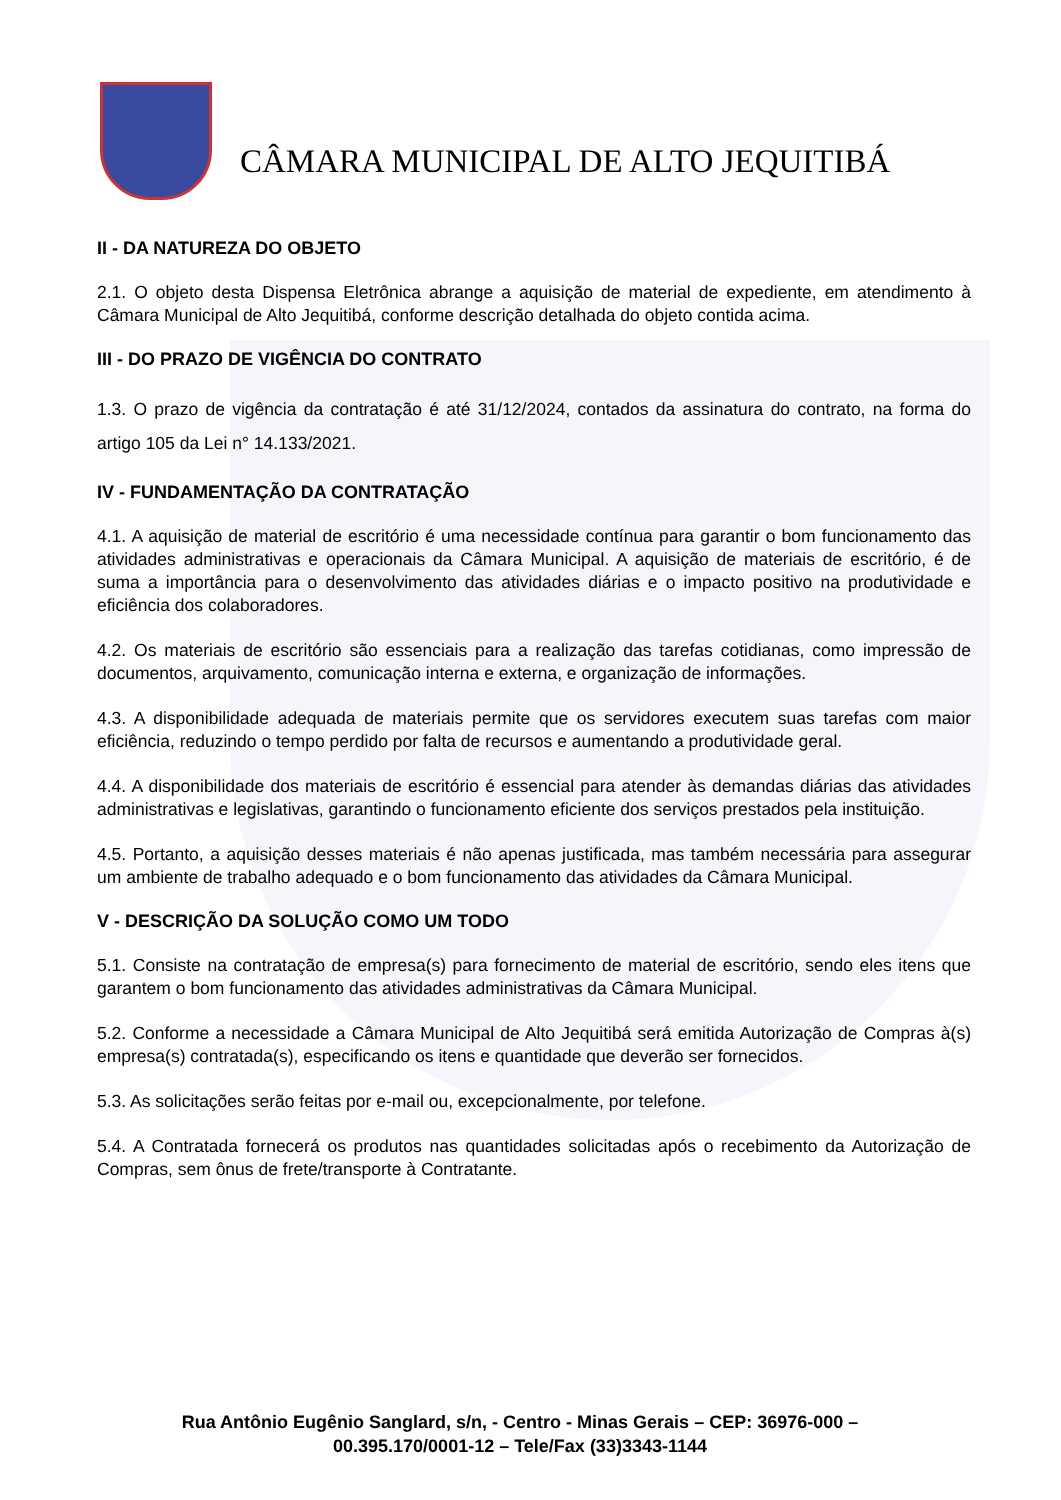CÂMARA MUNICIPAL DE ALTO JEQUITIBÁ
II - DA NATUREZA DO OBJETO
2.1. O objeto desta Dispensa Eletrônica abrange a aquisição de material de expediente, em atendimento à Câmara Municipal de Alto Jequitibá, conforme descrição detalhada do objeto contida acima.
III - DO PRAZO DE VIGÊNCIA DO CONTRATO
1.3. O prazo de vigência da contratação é até 31/12/2024, contados da assinatura do contrato, na forma do artigo 105 da Lei n° 14.133/2021.
IV - FUNDAMENTAÇÃO DA CONTRATAÇÃO
4.1. A aquisição de material de escritório é uma necessidade contínua para garantir o bom funcionamento das atividades administrativas e operacionais da Câmara Municipal. A aquisição de materiais de escritório, é de suma a importância para o desenvolvimento das atividades diárias e o impacto positivo na produtividade e eficiência dos colaboradores.
4.2. Os materiais de escritório são essenciais para a realização das tarefas cotidianas, como impressão de documentos, arquivamento, comunicação interna e externa, e organização de informações.
4.3. A disponibilidade adequada de materiais permite que os servidores executem suas tarefas com maior eficiência, reduzindo o tempo perdido por falta de recursos e aumentando a produtividade geral.
4.4. A disponibilidade dos materiais de escritório é essencial para atender às demandas diárias das atividades administrativas e legislativas, garantindo o funcionamento eficiente dos serviços prestados pela instituição.
4.5. Portanto, a aquisição desses materiais é não apenas justificada, mas também necessária para assegurar um ambiente de trabalho adequado e o bom funcionamento das atividades da Câmara Municipal.
V - DESCRIÇÃO DA SOLUÇÃO COMO UM TODO
5.1. Consiste na contratação de empresa(s) para fornecimento de material de escritório, sendo eles itens que garantem o bom funcionamento das atividades administrativas da Câmara Municipal.
5.2. Conforme a necessidade a Câmara Municipal de Alto Jequitibá será emitida Autorização de Compras à(s) empresa(s) contratada(s), especificando os itens e quantidade que deverão ser fornecidos.
5.3. As solicitações serão feitas por e-mail ou, excepcionalmente, por telefone.
5.4. A Contratada fornecerá os produtos nas quantidades solicitadas após o recebimento da Autorização de Compras, sem ônus de frete/transporte à Contratante.
Rua Antônio Eugênio Sanglard, s/n, - Centro - Minas Gerais – CEP: 36976-000 – 00.395.170/0001-12 – Tele/Fax (33)3343-1144